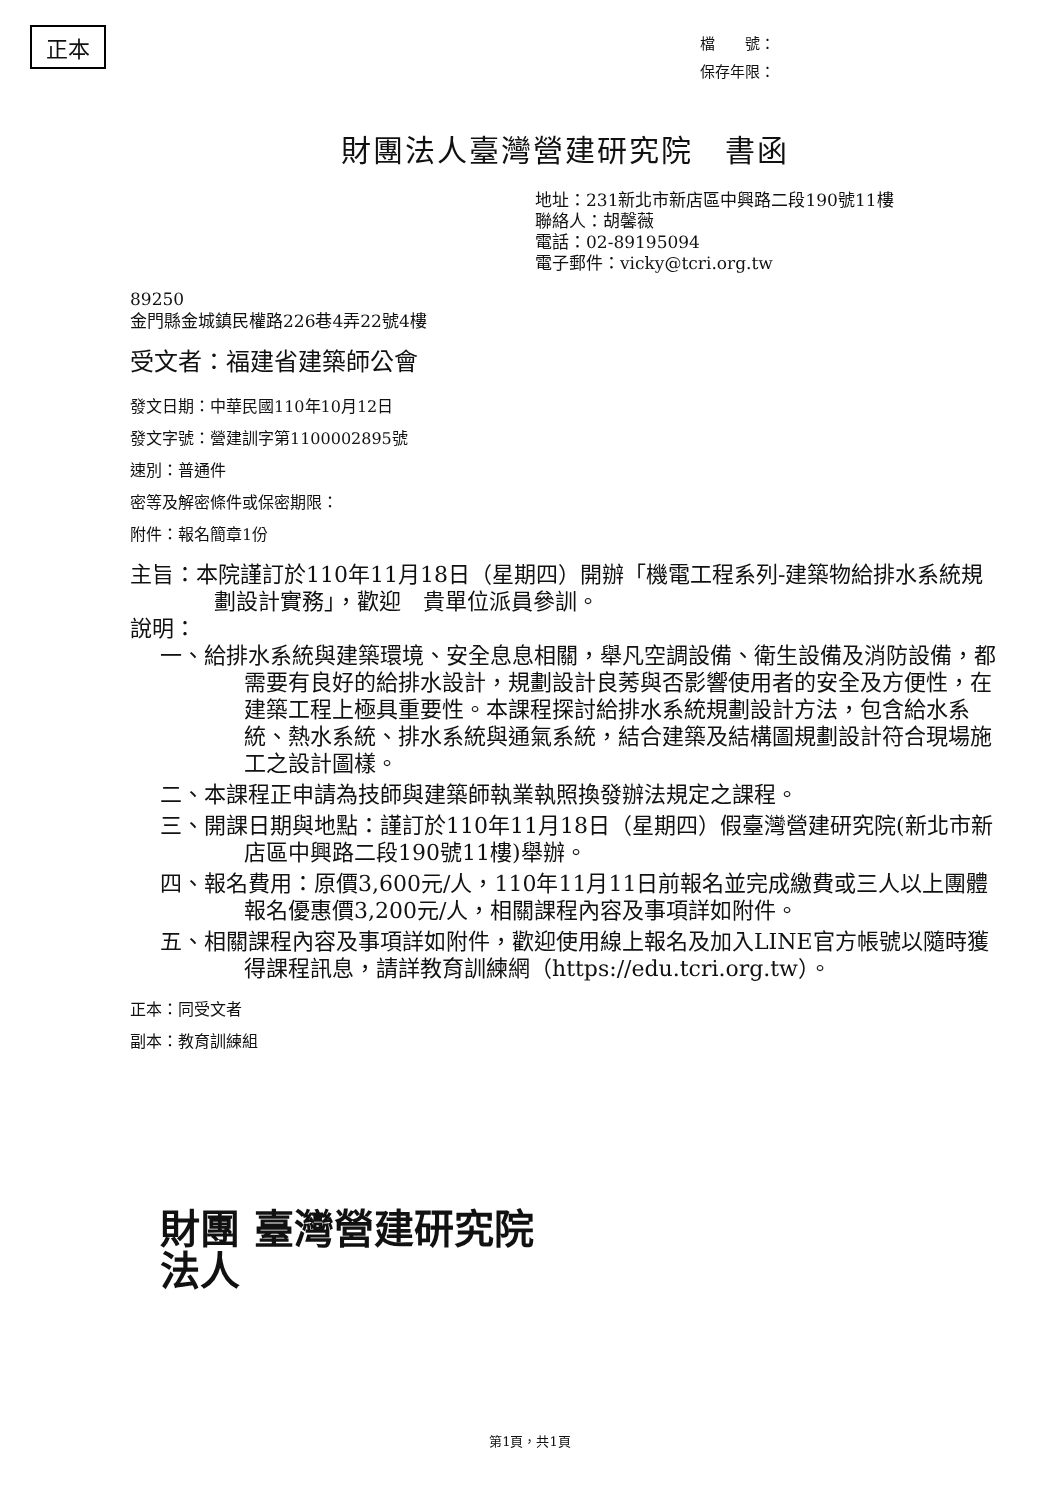正本
檔　　號：
保存年限：
財團法人臺灣營建研究院　書函
地址：231新北市新店區中興路二段190號11樓
聯絡人：胡馨薇
電話：02-89195094
電子郵件：vicky@tcri.org.tw
89250
金門縣金城鎮民權路226巷4弄22號4樓
受文者：福建省建築師公會
發文日期：中華民國110年10月12日
發文字號：營建訓字第1100002895號
速別：普通件
密等及解密條件或保密期限：
附件：報名簡章1份
主旨：本院謹訂於110年11月18日（星期四）開辦「機電工程系列-建築物給排水系統規劃設計實務」，歡迎　貴單位派員參訓。
說明：
一、給排水系統與建築環境、安全息息相關，舉凡空調設備、衛生設備及消防設備，都需要有良好的給排水設計，規劃設計良莠與否影響使用者的安全及方便性，在建築工程上極具重要性。本課程探討給排水系統規劃設計方法，包含給水系統、熱水系統、排水系統與通氣系統，結合建築及結構圖規劃設計符合現場施工之設計圖樣。
二、本課程正申請為技師與建築師執業執照換發辦法規定之課程。
三、開課日期與地點：謹訂於110年11月18日（星期四）假臺灣營建研究院(新北市新店區中興路二段190號11樓)舉辦。
四、報名費用：原價3,600元/人，110年11月11日前報名並完成繳費或三人以上團體報名優惠價3,200元/人，相關課程內容及事項詳如附件。
五、相關課程內容及事項詳如附件，歡迎使用線上報名及加入LINE官方帳號以隨時獲得課程訊息，請詳教育訓練網（https://edu.tcri.org.tw）。
正本：同受文者
副本：教育訓練組
財團 臺灣營建研究院
法人
第1頁，共1頁